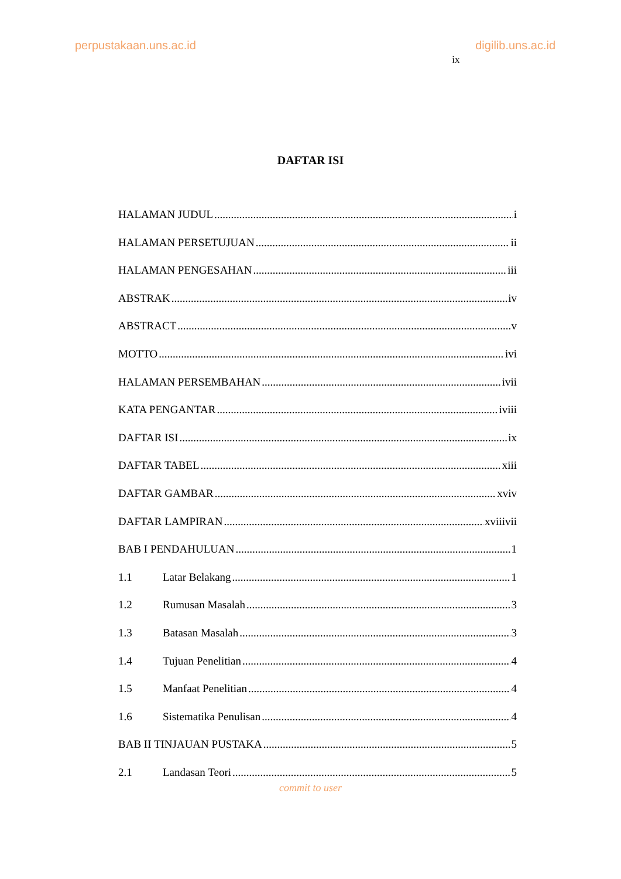perpustakaan.uns.ac.id digilib.uns.ac.id ix
DAFTAR ISI
HALAMAN JUDUL i
HALAMAN PERSETUJUAN ii
HALAMAN PENGESAHAN iii
ABSTRAK iv
ABSTRACT v
MOTTO ivi
HALAMAN PERSEMBAHAN ivii
KATA PENGANTAR iviii
DAFTAR ISI ix
DAFTAR TABEL xiii
DAFTAR GAMBAR xviv
DAFTAR LAMPIRAN xviiivii
BAB I PENDAHULUAN 1
1.1 Latar Belakang 1
1.2 Rumusan Masalah 3
1.3 Batasan Masalah 3
1.4 Tujuan Penelitian 4
1.5 Manfaat Penelitian 4
1.6 Sistematika Penulisan 4
BAB II TINJAUAN PUSTAKA 5
2.1 Landasan Teori 5
commit to user